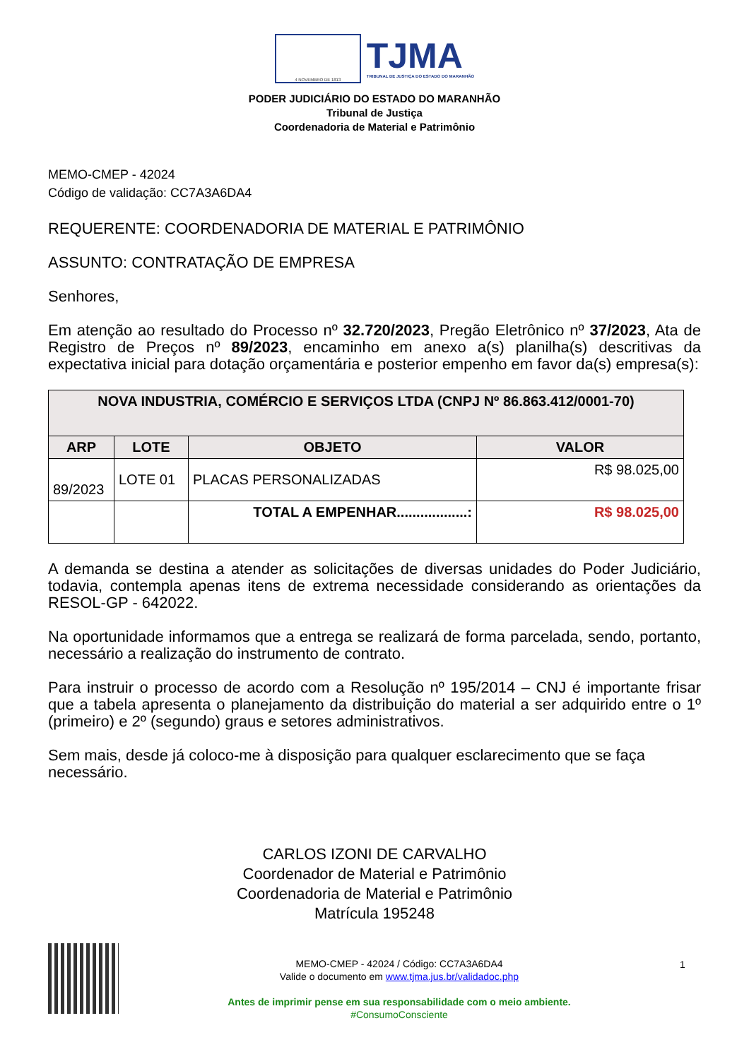4 NOVEMBRO DE 1813
TJMA
TRIBUNAL DE JUSTIÇA DO ESTADO DO MARANHÃO
PODER JUDICIÁRIO DO ESTADO DO MARANHÃO
Tribunal de Justiça
Coordenadoria de Material e Patrimônio
MEMO-CMEP - 42024
Código de validação: CC7A3A6DA4
REQUERENTE: COORDENADORIA DE MATERIAL E PATRIMÔNIO
ASSUNTO: CONTRATAÇÃO DE EMPRESA
Senhores,
Em atenção ao resultado do Processo nº 32.720/2023, Pregão Eletrônico nº 37/2023, Ata de Registro de Preços nº 89/2023, encaminho em anexo a(s) planilha(s) descritivas da expectativa inicial para dotação orçamentária e posterior empenho em favor da(s) empresa(s):
| NOVA INDUSTRIA, COMÉRCIO E SERVIÇOS LTDA (CNPJ Nº 86.863.412/0001-70) | | | |
| --- | --- | --- | --- |
| ARP | LOTE | OBJETO | VALOR |
| 89/2023 | LOTE 01 | PLACAS PERSONALIZADAS | R$ 98.025,00 |
| | | TOTAL A EMPENHAR..................: | R$ 98.025,00 |
A demanda se destina a atender as solicitações de diversas unidades do Poder Judiciário, todavia, contempla apenas itens de extrema necessidade considerando as orientações da RESOL-GP - 642022.
Na oportunidade informamos que a entrega se realizará de forma parcelada, sendo, portanto, necessário a realização do instrumento de contrato.
Para instruir o processo de acordo com a Resolução nº 195/2014 – CNJ é importante frisar que a tabela apresenta o planejamento da distribuição do material a ser adquirido entre o 1º (primeiro) e 2º (segundo) graus e setores administrativos.
Sem mais, desde já coloco-me à disposição para qualquer esclarecimento que se faça necessário.
CARLOS IZONI DE CARVALHO
Coordenador de Material e Patrimônio
Coordenadoria de Material e Patrimônio
Matrícula 195248
MEMO-CMEP - 42024 / Código: CC7A3A6DA4
Valide o documento em www.tjma.jus.br/validadoc.php
Antes de imprimir pense em sua responsabilidade com o meio ambiente.
#ConsumoConsciente
1